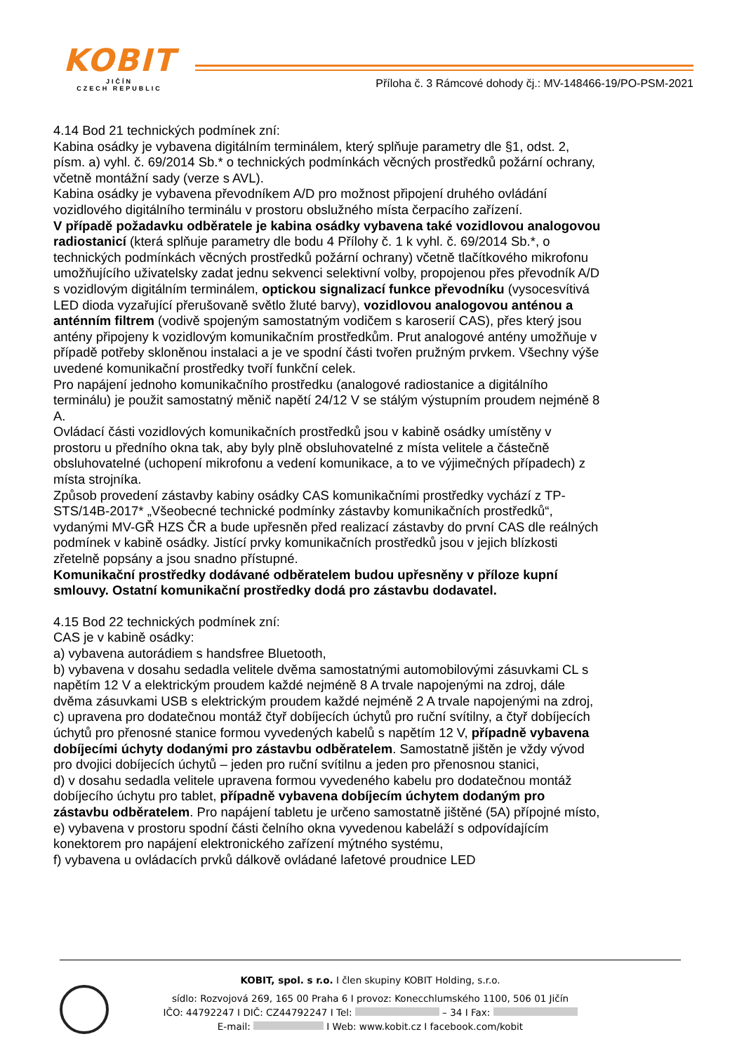KOBIT
JIČÍN
CZECH REPUBLIC
Příloha č. 3 Rámcové dohody čj.: MV-148466-19/PO-PSM-2021
4.14 Bod 21 technických podmínek zní:
Kabina osádky je vybavena digitálním terminálem, který splňuje parametry dle §1, odst. 2, písm. a) vyhl. č. 69/2014 Sb.* o technických podmínkách věcných prostředků požární ochrany, včetně montážní sady (verze s AVL).
Kabina osádky je vybavena převodníkem A/D pro možnost připojení druhého ovládání vozidlového digitálního terminálu v prostoru obslužného místa čerpacího zařízení.
V případě požadavku odběratele je kabina osádky vybavena také vozidlovou analogovou radiostanicí (která splňuje parametry dle bodu 4 Přílohy č. 1 k vyhl. č. 69/2014 Sb.*, o technických podmínkách věcných prostředků požární ochrany) včetně tlačítkového mikrofonu umožňujícího uživatelsky zadat jednu sekvenci selektivní volby, propojenou přes převodník A/D s vozidlovým digitálním terminálem, optickou signalizací funkce převodníku (vysocesvítivá LED dioda vyzařující přerušovaně světlo žluté barvy), vozidlovou analogovou anténou a anténním filtrem (vodivě spojeným samostatným vodičem s karoserií CAS), přes který jsou antény připojeny k vozidlovým komunikačním prostředkům. Prut analogové antény umožňuje v případě potřeby skloněnou instalaci a je ve spodní části tvořen pružným prvkem. Všechny výše uvedené komunikační prostředky tvoří funkční celek.
Pro napájení jednoho komunikačního prostředku (analogové radiostanice a digitálního terminálu) je použit samostatný měnič napětí 24/12 V se stálým výstupním proudem nejméně 8 A.
Ovládací části vozidlových komunikačních prostředků jsou v kabině osádky umístěny v prostoru u předního okna tak, aby byly plně obsluhovatelné z místa velitele a částečně obsluhovatelné (uchopení mikrofonu a vedení komunikace, a to ve výjimečných případech) z místa strojníka.
Způsob provedení zástavby kabiny osádky CAS komunikačními prostředky vychází z TP-STS/14B-2017* „Všeobecné technické podmínky zástavby komunikačních prostředků“, vydanými MV-GŘ HZS ČR a bude upřesněn před realizací zástavby do první CAS dle reálných podmínek v kabině osádky. Jistící prvky komunikačních prostředků jsou v jejich blízkosti zřetelně popsány a jsou snadno přístupné.
Komunikační prostředky dodávané odběratelem budou upřesněny v příloze kupní smlouvy. Ostatní komunikační prostředky dodá pro zástavbu dodavatel.
4.15 Bod 22 technických podmínek zní:
CAS je v kabině osádky:
a) vybavena autorádiem s handsfree Bluetooth,
b) vybavena v dosahu sedadla velitele dvěma samostatnými automobilovými zásuvkami CL s napětím 12 V a elektrickým proudem každé nejméně 8 A trvale napojenými na zdroj, dále dvěma zásuvkami USB s elektrickým proudem každé nejméně 2 A trvale napojenými na zdroj,
c) upravena pro dodatečnou montáž čtyř dobíjecích úchytů pro ruční svítilny, a čtyř dobíjecích úchytů pro přenosné stanice formou vyvedených kabelů s napětím 12 V, případně vybavena dobíjecími úchyty dodanými pro zástavbu odběratelem. Samostatně jištěn je vždy vývod pro dvojici dobíjecích úchytů – jeden pro ruční svítilnu a jeden pro přenosnou stanici,
d) v dosahu sedadla velitele upravena formou vyvedeného kabelu pro dodatečnou montáž dobíjecího úchytu pro tablet, případně vybavena dobíjecím úchytem dodaným pro zástavbu odběratelem. Pro napájení tabletu je určeno samostatně jištěné (5A) přípojné místo,
e) vybavena v prostoru spodní části čelního okna vyvedenou kabeláží s odpovídajícím konektorem pro napájení elektronického zařízení mýtného systému,
f) vybavena u ovládacích prvků dálkově ovládané lafetové proudnice LED
KOBIT, spol. s r.o. I člen skupiny KOBIT Holding, s.r.o.
sídlo: Rozvojová 269, 165 00 Praha 6 I provoz: Konecchlumského 1100, 506 01 Jičín
IČO: 44792247 I DIČ: CZ44792247 I Tel: – 34 I Fax:
E-mail: I Web: www.kobit.cz I facebook.com/kobit